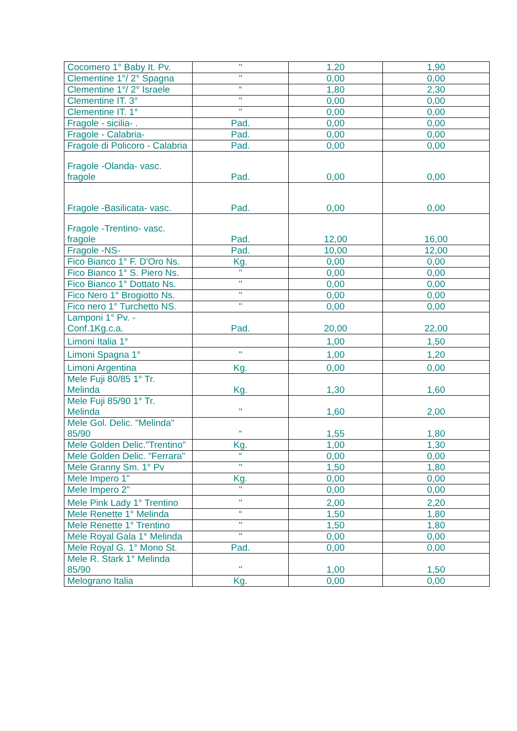| Cocomero 1° Baby It. Pv. | " | 1,20 | 1,90 |
| Clementine 1°/ 2° Spagna | " | 0,00 | 0,00 |
| Clementine 1°/ 2° Israele | “ | 1,80 | 2,30 |
| Clementine IT. 3° | " | 0,00 | 0,00 |
| Clementine IT. 1° | " | 0,00 | 0,00 |
| Fragole - sicilia- . | Pad. | 0,00 | 0,00 |
| Fragole - Calabria- | Pad. | 0,00 | 0,00 |
| Fragole di Policoro - Calabria | Pad. | 0,00 | 0,00 |
| Fragole -Olanda- vasc. fragole | Pad. | 0,00 | 0,00 |
| Fragole -Basilicata- vasc. | Pad. | 0,00 | 0,00 |
| Fragole -Trentino- vasc. fragole | Pad. | 12,00 | 16,00 |
| Fragole -NS- | Pad. | 10,00 | 12,00 |
| Fico Bianco 1° F. D'Oro Ns. | Kg. | 0,00 | 0,00 |
| Fico Bianco 1° S. Piero Ns. | " | 0,00 | 0,00 |
| Fico Bianco 1° Dottato Ns. | " | 0,00 | 0,00 |
| Fico Nero 1° Brogiotto Ns. | " | 0,00 | 0,00 |
| Fico nero 1° Turchetto NS. | " | 0,00 | 0,00 |
| Lamponi 1° Pv. - Conf.1Kg.c.a. | Pad. | 20,00 | 22,00 |
| Limoni Italia 1° | | 1,00 | 1,50 |
| Limoni Spagna 1° | " | 1,00 | 1,20 |
| Limoni Argentina | Kg. | 0,00 | 0,00 |
| Mele Fuji 80/85 1° Tr. Melinda | Kg. | 1,30 | 1,60 |
| Mele Fuji 85/90 1° Tr. Melinda | " | 1,60 | 2,00 |
| Mele Gol. Delic. "Melinda" 85/90 | “ | 1,55 | 1,80 |
| Mele Golden Delic."Trentino" | Kg. | 1,00 | 1,30 |
| Mele Golden Delic. "Ferrara" | “ | 0,00 | 0,00 |
| Mele Granny Sm. 1° Pv | " | 1,50 | 1,80 |
| Mele Impero 1" | Kg. | 0,00 | 0,00 |
| Mele Impero 2" | " | 0,00 | 0,00 |
| Mele Pink Lady 1° Trentino | " | 2,00 | 2,20 |
| Mele Renette 1° Melinda | “ | 1,50 | 1,80 |
| Mele Renette 1° Trentino | " | 1,50 | 1,80 |
| Mele Royal Gala 1° Melinda | " | 0,00 | 0,00 |
| Mele Royal G. 1° Mono St. | Pad. | 0,00 | 0,00 |
| Mele R. Stark 1° Melinda 85/90 | " | 1,00 | 1,50 |
| Melograno Italia | Kg. | 0,00 | 0,00 |